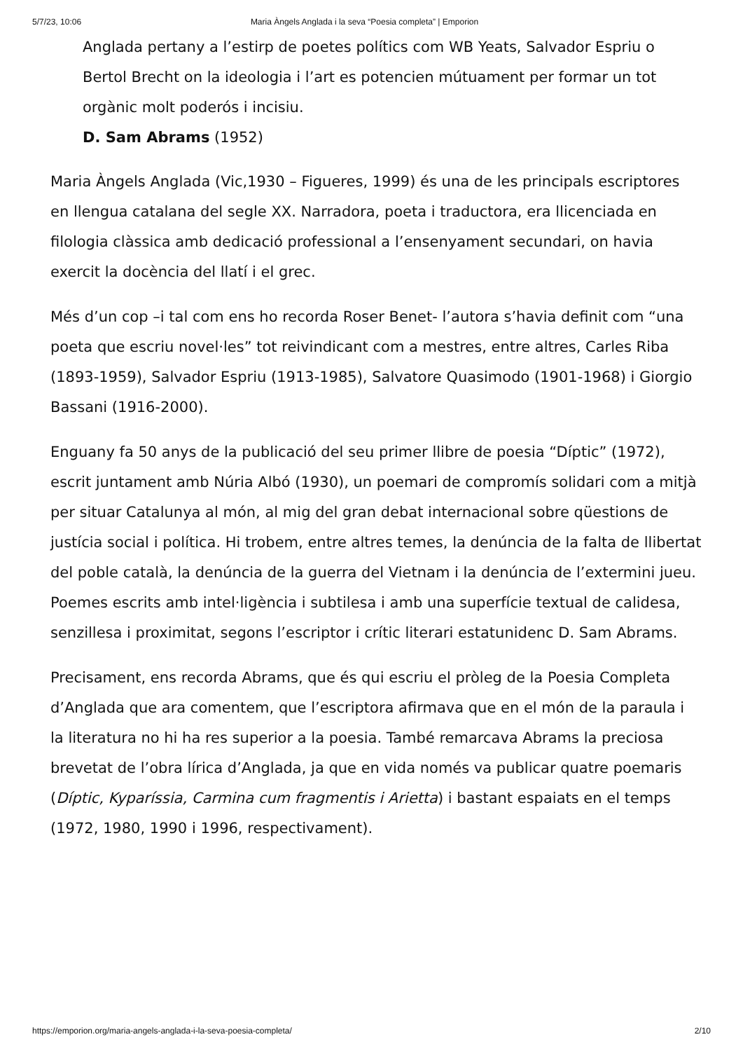5/7/23, 10:06 Maria Àngels Anglada i la seva “Poesia completa” | Emporion
Anglada pertany a l’estirp de poetes polítics com WB Yeats, Salvador Espriu o Bertol Brecht on la ideologia i l’art es potencien mútuament per formar un tot orgànic molt poderós i incisiu.
D. Sam Abrams (1952)
Maria Àngels Anglada (Vic,1930 – Figueres, 1999) és una de les principals escriptores en llengua catalana del segle XX. Narradora, poeta i traductora, era llicenciada en filologia clàssica amb dedicació professional a l’ensenyament secundari, on havia exercit la docència del llatí i el grec.
Més d’un cop –i tal com ens ho recorda Roser Benet- l’autora s’havia definit com “una poeta que escriu novel·les” tot reivindicant com a mestres, entre altres, Carles Riba (1893-1959), Salvador Espriu (1913-1985), Salvatore Quasimodo (1901-1968) i Giorgio Bassani (1916-2000).
Enguany fa 50 anys de la publicació del seu primer llibre de poesia “Díptic” (1972), escrit juntament amb Núria Albó (1930), un poemari de compromís solidari com a mitjà per situar Catalunya al món, al mig del gran debat internacional sobre qüestions de justícia social i política. Hi trobem, entre altres temes, la denúncia de la falta de llibertat del poble català, la denúncia de la guerra del Vietnam i la denúncia de l’extermini jueu. Poemes escrits amb intel·ligència i subtilesa i amb una superfície textual de calidesa, senzillesa i proximitat, segons l’escriptor i crític literari estatunidenc D. Sam Abrams.
Precisament, ens recorda Abrams, que és qui escriu el pròleg de la Poesia Completa d’Anglada que ara comentem, que l’escriptora afirmava que en el món de la paraula i la literatura no hi ha res superior a la poesia. També remarcava Abrams la preciosa brevetat de l’obra lírica d’Anglada, ja que en vida només va publicar quatre poemaris (Díptic, Kyparíssia, Carmina cum fragmentis i Arietta) i bastant espaiats en el temps (1972, 1980, 1990 i 1996, respectivament).
https://emporion.org/maria-angels-anglada-i-la-seva-poesia-completa/ 2/10